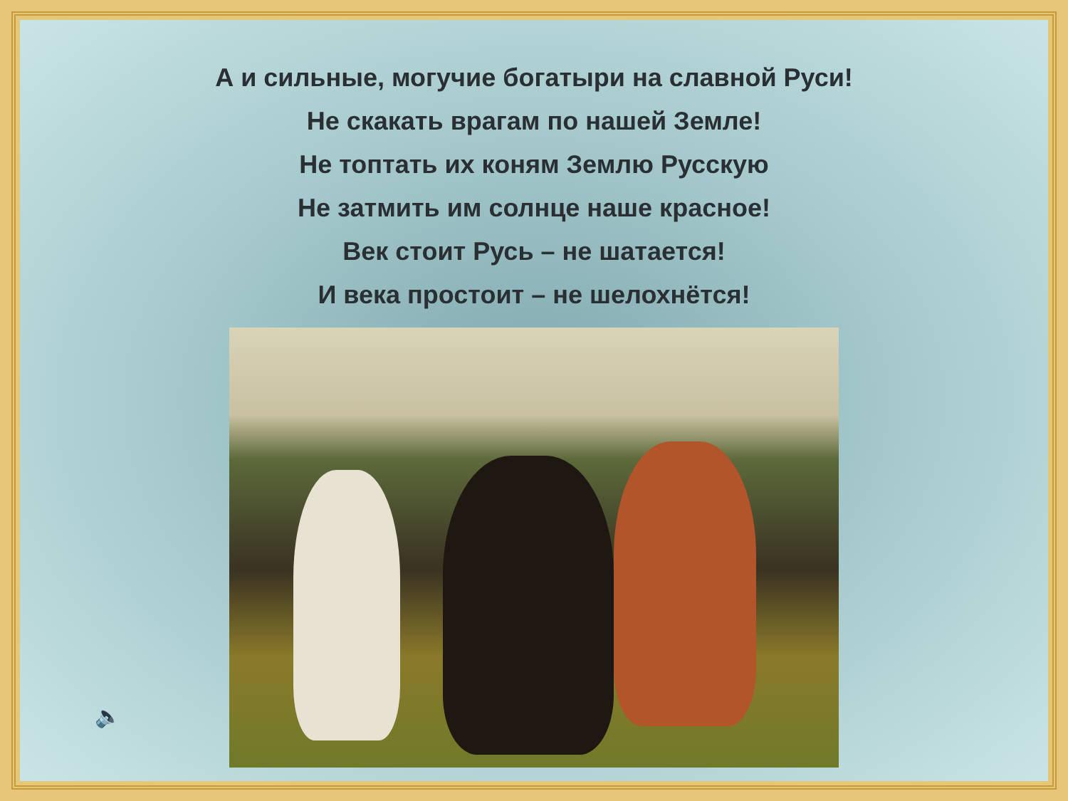А и сильные, могучие богатыри на славной Руси!
Не скакать врагам по нашей Земле!
Не топтать их коням Землю Русскую
Не затмить им солнце наше красное!
Век стоит Русь – не шатается!
И века простоит – не шелохнётся!
🔈